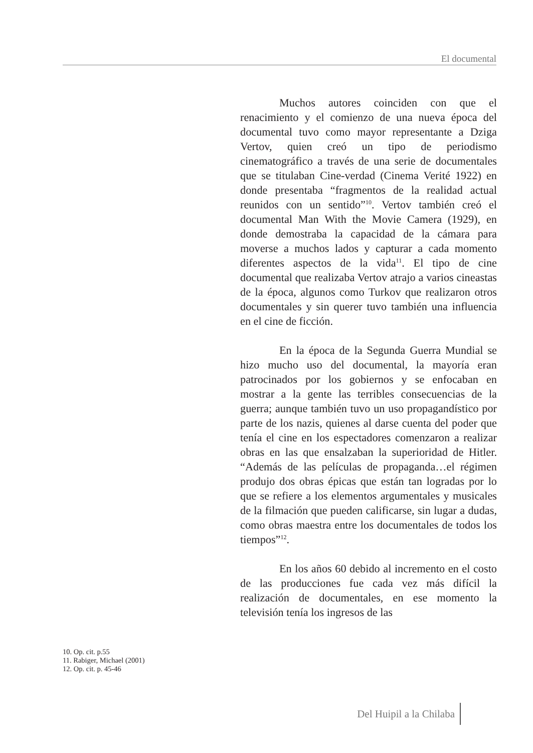El documental
Muchos autores coinciden con que el renacimiento y el comienzo de una nueva época del documental tuvo como mayor representante a Dziga Vertov, quien creó un tipo de periodismo cinematográfico a través de una serie de documentales que se titulaban Cine-verdad (Cinema Verité 1922) en donde presentaba “fragmentos de la realidad actual reunidos con un sentido”<sup>10</sup>. Vertov también creó el documental Man With the Movie Camera (1929), en donde demostraba la capacidad de la cámara para moverse a muchos lados y capturar a cada momento diferentes aspectos de la vida<sup>11</sup>. El tipo de cine documental que realizaba Vertov atrajo a varios cineastas de la época, algunos como Turkov que realizaron otros documentales y sin querer tuvo también una influencia en el cine de ficción.
En la época de la Segunda Guerra Mundial se hizo mucho uso del documental, la mayoría eran patrocinados por los gobiernos y se enfocaban en mostrar a la gente las terribles consecuencias de la guerra; aunque también tuvo un uso propagandístico por parte de los nazis, quienes al darse cuenta del poder que tenía el cine en los espectadores comenzaron a realizar obras en las que ensalzaban la superioridad de Hitler. “Además de las películas de propaganda…el régimen produjo dos obras épicas que están tan logradas por lo que se refiere a los elementos argumentales y musicales de la filmación que pueden calificarse, sin lugar a dudas, como obras maestra entre los documentales de todos los tiempos”<sup>12</sup>.
En los años 60 debido al incremento en el costo de las producciones fue cada vez más difícil la realización de documentales, en ese momento la televisión tenía los ingresos de las
10. Op. cit. p.55
11. Rabiger, Michael (2001)
12. Op. cit. p. 45-46
Del Huipil a la Chilaba